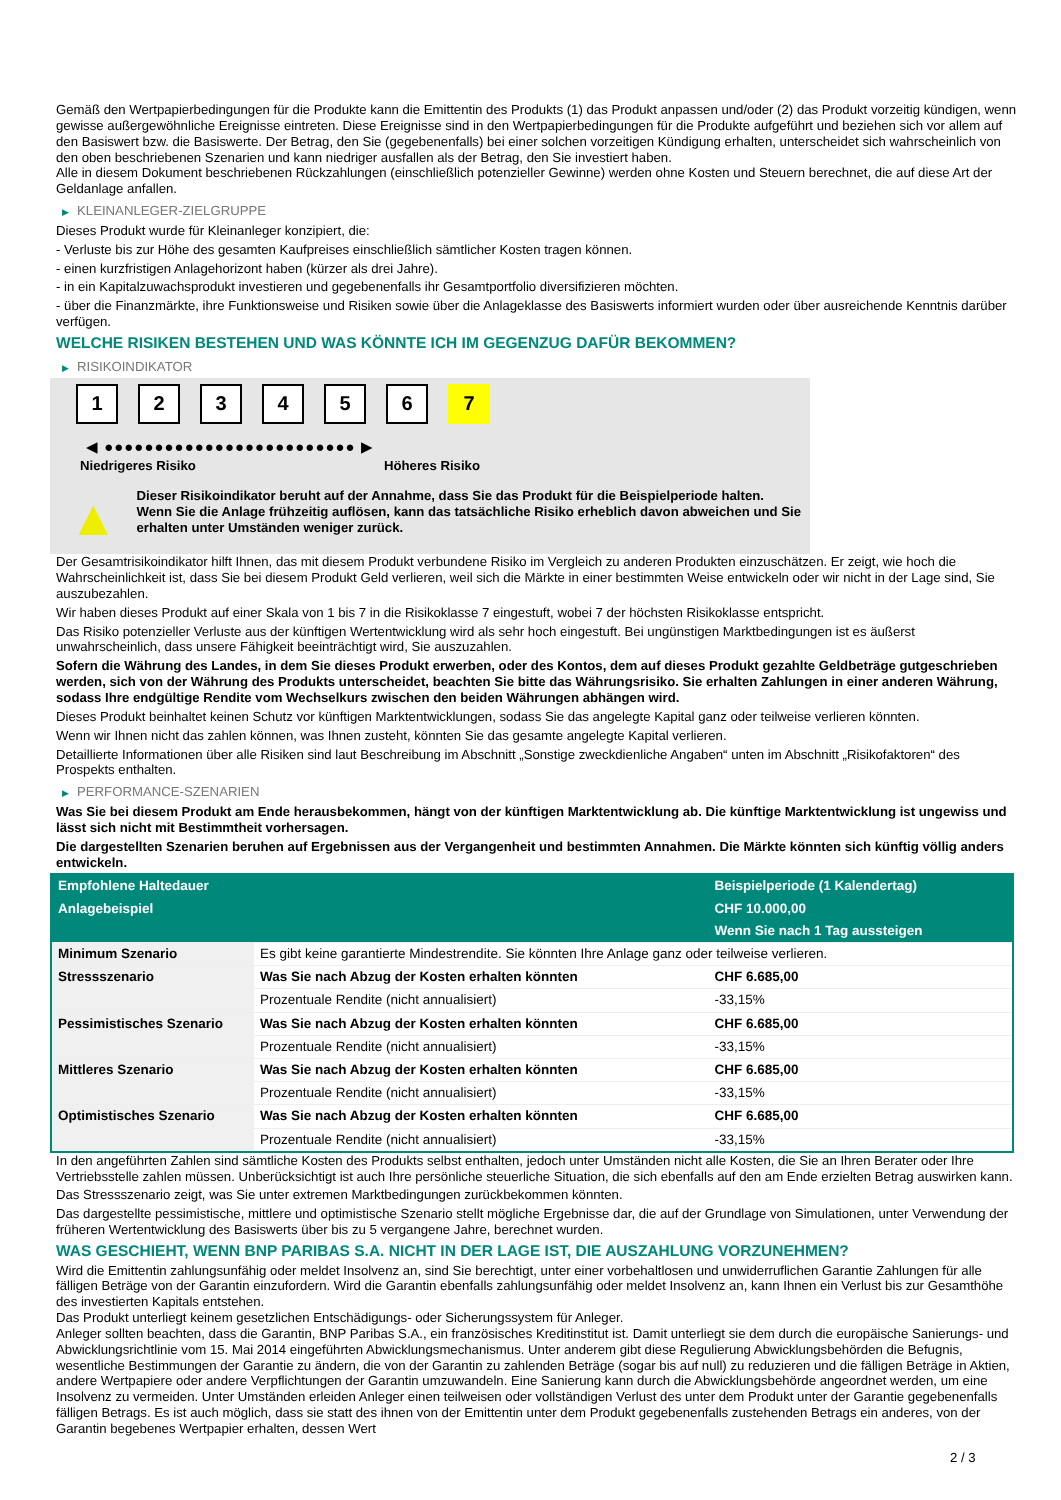Gemäß den Wertpapierbedingungen für die Produkte kann die Emittentin des Produkts (1) das Produkt anpassen und/oder (2) das Produkt vorzeitig kündigen, wenn gewisse außergewöhnliche Ereignisse eintreten. Diese Ereignisse sind in den Wertpapierbedingungen für die Produkte aufgeführt und beziehen sich vor allem auf den Basiswert bzw. die Basiswerte. Der Betrag, den Sie (gegebenenfalls) bei einer solchen vorzeitigen Kündigung erhalten, unterscheidet sich wahrscheinlich von den oben beschriebenen Szenarien und kann niedriger ausfallen als der Betrag, den Sie investiert haben.
Alle in diesem Dokument beschriebenen Rückzahlungen (einschließlich potenzieller Gewinne) werden ohne Kosten und Steuern berechnet, die auf diese Art der Geldanlage anfallen.
▶ KLEINANLEGER-ZIELGRUPPE
Dieses Produkt wurde für Kleinanleger konzipiert, die:
- Verluste bis zur Höhe des gesamten Kaufpreises einschließlich sämtlicher Kosten tragen können.
- einen kurzfristigen Anlagehorizont haben (kürzer als drei Jahre).
- in ein Kapitalzuwachsprodukt investieren und gegebenenfalls ihr Gesamtportfolio diversifizieren möchten.
- über die Finanzmärkte, ihre Funktionsweise und Risiken sowie über die Anlageklasse des Basiswerts informiert wurden oder über ausreichende Kenntnis darüber verfügen.
WELCHE RISIKEN BESTEHEN UND WAS KÖNNTE ICH IM GEGENZUG DAFÜR BEKOMMEN?
▶ RISIKOINDIKATOR
1 2 3 4 5 6 7
◀ ●●●●●●●●●●●●●●●●●●●●●●●●● ▶
Niedrigeres Risiko Höheres Risiko
▲
Dieser Risikoindikator beruht auf der Annahme, dass Sie das Produkt für die Beispielperiode halten.
Wenn Sie die Anlage frühzeitig auflösen, kann das tatsächliche Risiko erheblich davon abweichen und Sie erhalten unter Umständen weniger zurück.
Der Gesamtrisikoindikator hilft Ihnen, das mit diesem Produkt verbundene Risiko im Vergleich zu anderen Produkten einzuschätzen. Er zeigt, wie hoch die Wahrscheinlichkeit ist, dass Sie bei diesem Produkt Geld verlieren, weil sich die Märkte in einer bestimmten Weise entwickeln oder wir nicht in der Lage sind, Sie auszubezahlen.
Wir haben dieses Produkt auf einer Skala von 1 bis 7 in die Risikoklasse 7 eingestuft, wobei 7 der höchsten Risikoklasse entspricht.
Das Risiko potenzieller Verluste aus der künftigen Wertentwicklung wird als sehr hoch eingestuft. Bei ungünstigen Marktbedingungen ist es äußerst unwahrscheinlich, dass unsere Fähigkeit beeinträchtigt wird, Sie auszuzahlen.
Sofern die Währung des Landes, in dem Sie dieses Produkt erwerben, oder des Kontos, dem auf dieses Produkt gezahlte Geldbeträge gutgeschrieben werden, sich von der Währung des Produkts unterscheidet, beachten Sie bitte das Währungsrisiko. Sie erhalten Zahlungen in einer anderen Währung, sodass Ihre endgültige Rendite vom Wechselkurs zwischen den beiden Währungen abhängen wird.
Dieses Produkt beinhaltet keinen Schutz vor künftigen Marktentwicklungen, sodass Sie das angelegte Kapital ganz oder teilweise verlieren könnten.
Wenn wir Ihnen nicht das zahlen können, was Ihnen zusteht, könnten Sie das gesamte angelegte Kapital verlieren.
Detaillierte Informationen über alle Risiken sind laut Beschreibung im Abschnitt „Sonstige zweckdienliche Angaben“ unten im Abschnitt „Risikofaktoren“ des Prospekts enthalten.
▶ PERFORMANCE-SZENARIEN
Was Sie bei diesem Produkt am Ende herausbekommen, hängt von der künftigen Marktentwicklung ab. Die künftige Marktentwicklung ist ungewiss und lässt sich nicht mit Bestimmtheit vorhersagen.
Die dargestellten Szenarien beruhen auf Ergebnissen aus der Vergangenheit und bestimmten Annahmen. Die Märkte könnten sich künftig völlig anders entwickeln.
| Empfohlene Haltedauer | | Beispielperiode (1 Kalendertag) |
| --- | --- | --- |
| Anlagebeispiel | | CHF 10.000,00 |
| | | Wenn Sie nach 1 Tag aussteigen |
| Minimum Szenario | Es gibt keine garantierte Mindestrendite. Sie könnten Ihre Anlage ganz oder teilweise verlieren. | |
| Stressszenario | Was Sie nach Abzug der Kosten erhalten könnten | CHF 6.685,00 |
| | Prozentuale Rendite (nicht annualisiert) | -33,15% |
| Pessimistisches Szenario | Was Sie nach Abzug der Kosten erhalten könnten | CHF 6.685,00 |
| | Prozentuale Rendite (nicht annualisiert) | -33,15% |
| Mittleres Szenario | Was Sie nach Abzug der Kosten erhalten könnten | CHF 6.685,00 |
| | Prozentuale Rendite (nicht annualisiert) | -33,15% |
| Optimistisches Szenario | Was Sie nach Abzug der Kosten erhalten könnten | CHF 6.685,00 |
| | Prozentuale Rendite (nicht annualisiert) | -33,15% |
In den angeführten Zahlen sind sämtliche Kosten des Produkts selbst enthalten, jedoch unter Umständen nicht alle Kosten, die Sie an Ihren Berater oder Ihre Vertriebsstelle zahlen müssen. Unberücksichtigt ist auch Ihre persönliche steuerliche Situation, die sich ebenfalls auf den am Ende erzielten Betrag auswirken kann.
Das Stressszenario zeigt, was Sie unter extremen Marktbedingungen zurückbekommen könnten.
Das dargestellte pessimistische, mittlere und optimistische Szenario stellt mögliche Ergebnisse dar, die auf der Grundlage von Simulationen, unter Verwendung der früheren Wertentwicklung des Basiswerts über bis zu 5 vergangene Jahre, berechnet wurden.
WAS GESCHIEHT, WENN BNP PARIBAS S.A. NICHT IN DER LAGE IST, DIE AUSZAHLUNG VORZUNEHMEN?
Wird die Emittentin zahlungsunfähig oder meldet Insolvenz an, sind Sie berechtigt, unter einer vorbehaltlosen und unwiderruflichen Garantie Zahlungen für alle fälligen Beträge von der Garantin einzufordern. Wird die Garantin ebenfalls zahlungsunfähig oder meldet Insolvenz an, kann Ihnen ein Verlust bis zur Gesamthöhe des investierten Kapitals entstehen.
Das Produkt unterliegt keinem gesetzlichen Entschädigungs- oder Sicherungssystem für Anleger.
Anleger sollten beachten, dass die Garantin, BNP Paribas S.A., ein französisches Kreditinstitut ist. Damit unterliegt sie dem durch die europäische Sanierungs- und Abwicklungsrichtlinie vom 15. Mai 2014 eingeführten Abwicklungsmechanismus. Unter anderem gibt diese Regulierung Abwicklungsbehörden die Befugnis, wesentliche Bestimmungen der Garantie zu ändern, die von der Garantin zu zahlenden Beträge (sogar bis auf null) zu reduzieren und die fälligen Beträge in Aktien, andere Wertpapiere oder andere Verpflichtungen der Garantin umzuwandeln. Eine Sanierung kann durch die Abwicklungsbehörde angeordnet werden, um eine Insolvenz zu vermeiden. Unter Umständen erleiden Anleger einen teilweisen oder vollständigen Verlust des unter dem Produkt unter der Garantie gegebenenfalls fälligen Betrags. Es ist auch möglich, dass sie statt des ihnen von der Emittentin unter dem Produkt gegebenenfalls zustehenden Betrags ein anderes, von der Garantin begebenes Wertpapier erhalten, dessen Wert
2 / 3